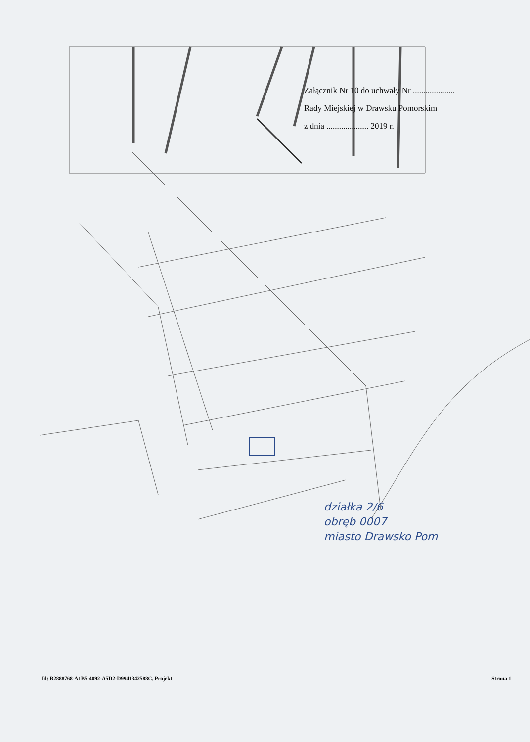Załącznik Nr 10 do uchwały Nr ....................
Rady Miejskiej w Drawsku Pomorskim
z dnia .................... 2019 r.
działka 2/6
obręb 0007
miasto Drawsko Pom
Id: B2888768-A1B5-4092-A5D2-D9941342588C. Projekt Strona 1